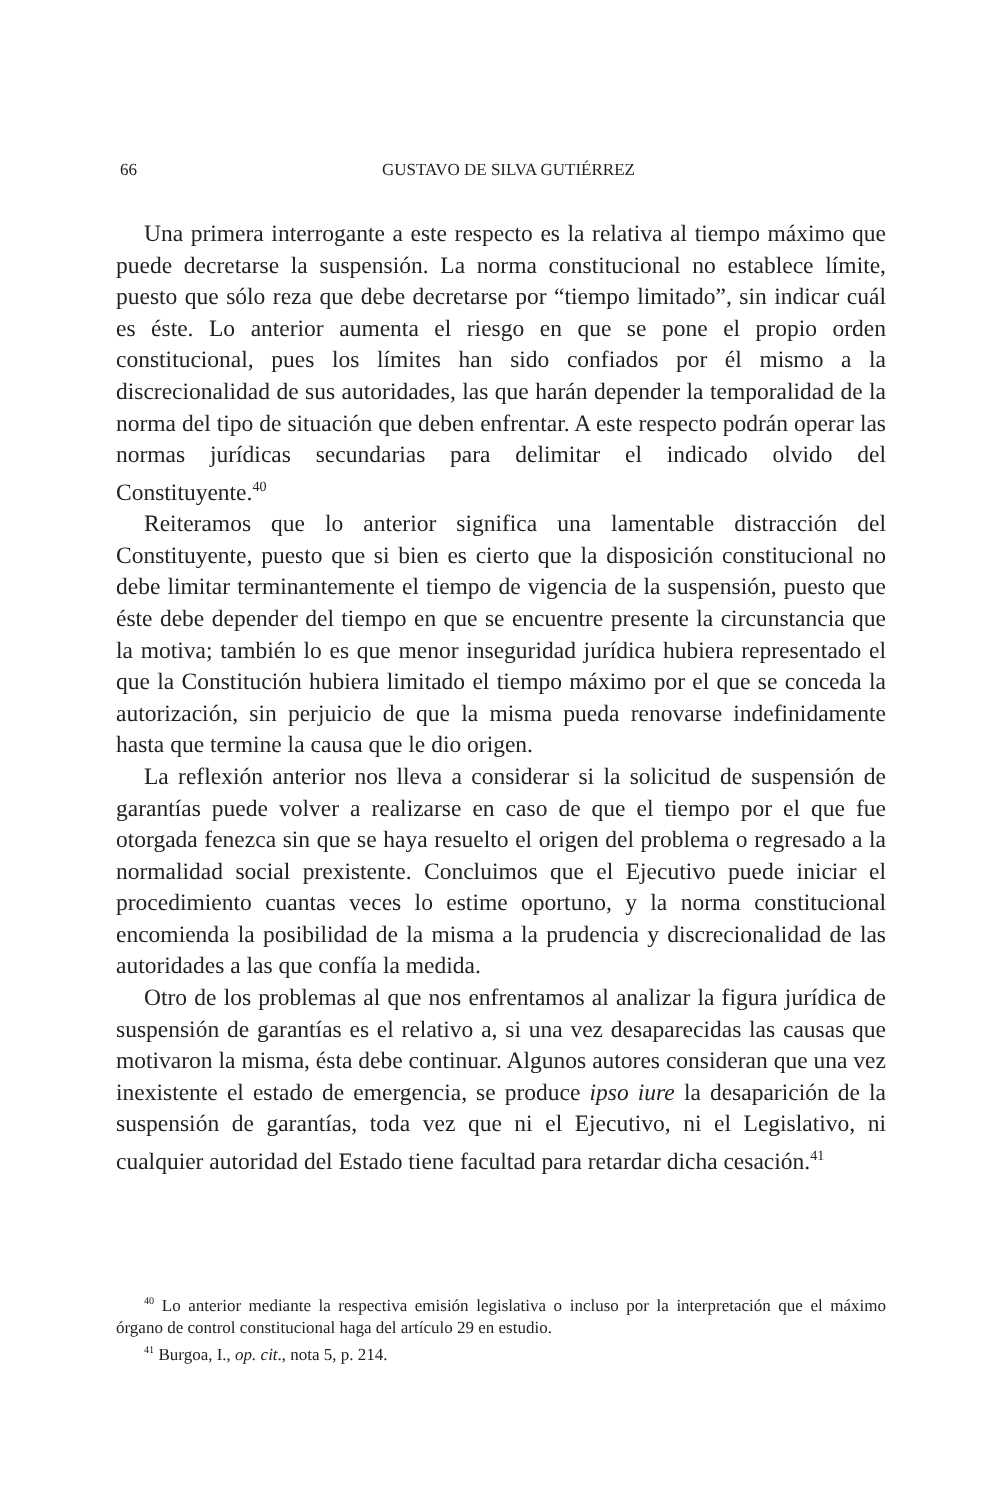66
GUSTAVO DE SILVA GUTIÉRREZ
Una primera interrogante a este respecto es la relativa al tiempo máximo que puede decretarse la suspensión. La norma constitucional no establece límite, puesto que sólo reza que debe decretarse por “tiempo limitado”, sin indicar cuál es éste. Lo anterior aumenta el riesgo en que se pone el propio orden constitucional, pues los límites han sido confiados por él mismo a la discrecionalidad de sus autoridades, las que harán depender la temporalidad de la norma del tipo de situación que deben enfrentar. A este respecto podrán operar las normas jurídicas secundarias para delimitar el indicado olvido del Constituyente.<sup>40</sup>
Reiteramos que lo anterior significa una lamentable distracción del Constituyente, puesto que si bien es cierto que la disposición constitucional no debe limitar terminantemente el tiempo de vigencia de la suspensión, puesto que éste debe depender del tiempo en que se encuentre presente la circunstancia que la motiva; también lo es que menor inseguridad jurídica hubiera representado el que la Constitución hubiera limitado el tiempo máximo por el que se conceda la autorización, sin perjuicio de que la misma pueda renovarse indefinidamente hasta que termine la causa que le dio origen.
La reflexión anterior nos lleva a considerar si la solicitud de suspensión de garantías puede volver a realizarse en caso de que el tiempo por el que fue otorgada fenezca sin que se haya resuelto el origen del problema o regresado a la normalidad social prexistente. Concluimos que el Ejecutivo puede iniciar el procedimiento cuantas veces lo estime oportuno, y la norma constitucional encomienda la posibilidad de la misma a la prudencia y discrecionalidad de las autoridades a las que confía la medida.
Otro de los problemas al que nos enfrentamos al analizar la figura jurídica de suspensión de garantías es el relativo a, si una vez desaparecidas las causas que motivaron la misma, ésta debe continuar. Algunos autores consideran que una vez inexistente el estado de emergencia, se produce ipso iure la desaparición de la suspensión de garantías, toda vez que ni el Ejecutivo, ni el Legislativo, ni cualquier autoridad del Estado tiene facultad para retardar dicha cesación.<sup>41</sup>
<sup>40</sup> Lo anterior mediante la respectiva emisión legislativa o incluso por la interpretación que el máximo órgano de control constitucional haga del artículo 29 en estudio.
<sup>41</sup> Burgoa, I., op. cit., nota 5, p. 214.